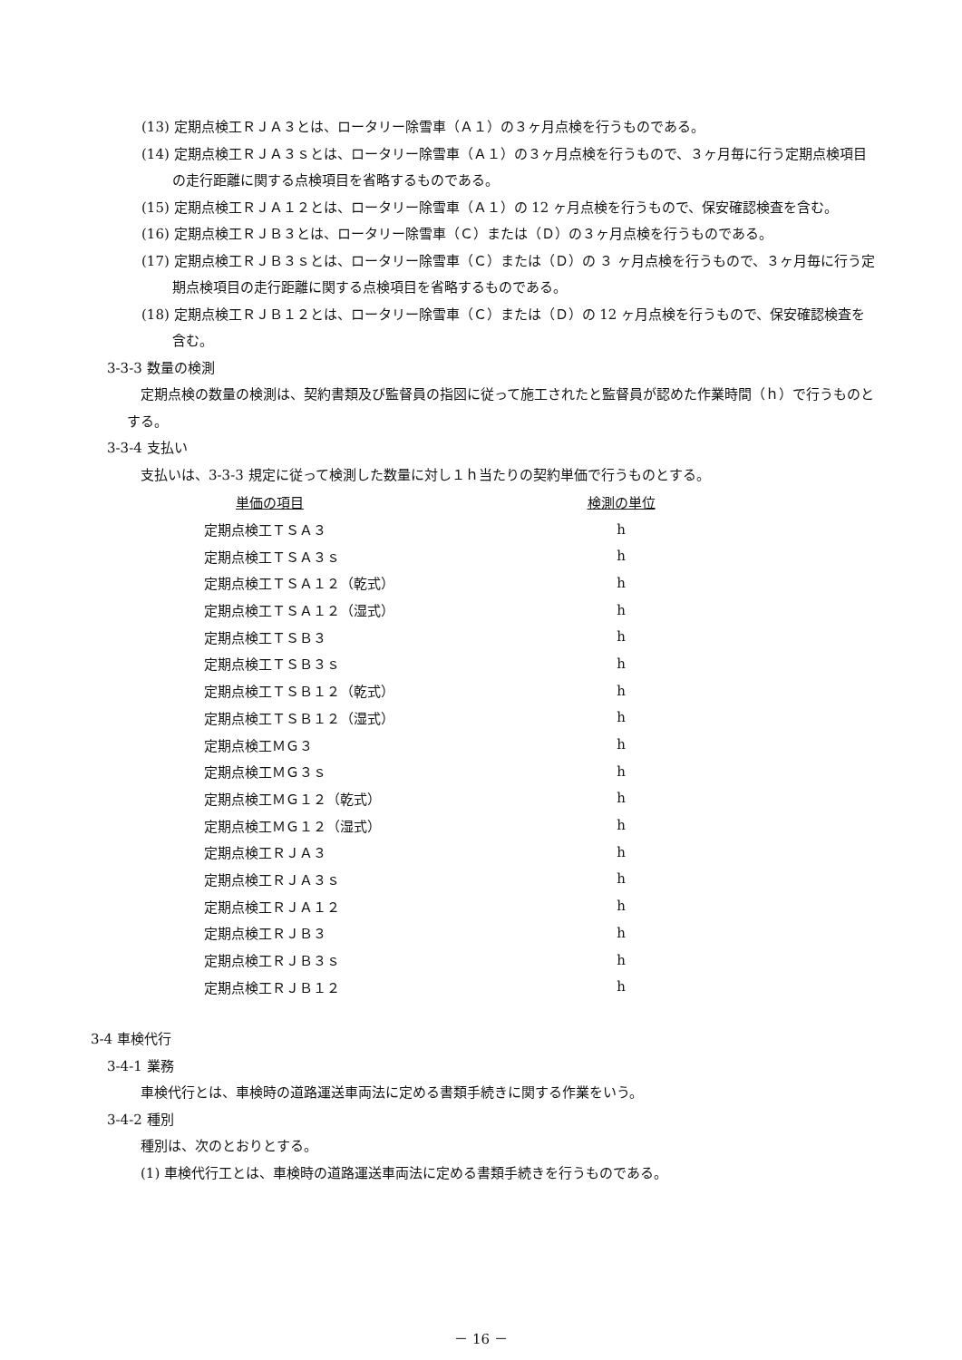(13) 定期点検工ＲＪＡ３とは、ロータリー除雪車（Ａ１）の３ヶ月点検を行うものである。
(14) 定期点検工ＲＪＡ３ｓとは、ロータリー除雪車（Ａ１）の３ヶ月点検を行うもので、３ヶ月毎に行う定期点検項目の走行距離に関する点検項目を省略するものである。
(15) 定期点検工ＲＪＡ１２とは、ロータリー除雪車（Ａ１）の 12 ヶ月点検を行うもので、保安確認検査を含む。
(16) 定期点検工ＲＪＢ３とは、ロータリー除雪車（Ｃ）または（Ｄ）の３ヶ月点検を行うものである。
(17) 定期点検工ＲＪＢ３ｓとは、ロータリー除雪車（Ｃ）または（Ｄ）の ３ ヶ月点検を行うもので、３ヶ月毎に行う定期点検項目の走行距離に関する点検項目を省略するものである。
(18) 定期点検工ＲＪＢ１２とは、ロータリー除雪車（Ｃ）または（Ｄ）の 12 ヶ月点検を行うもので、保安確認検査を含む。
3-3-3 数量の検測
定期点検の数量の検測は、契約書類及び監督員の指図に従って施工されたと監督員が認めた作業時間（ｈ）で行うものとする。
3-3-4 支払い
支払いは、3-3-3 規定に従って検測した数量に対し１ｈ当たりの契約単価で行うものとする。
| 単価の項目 | 検測の単位 |
| --- | --- |
| 定期点検工ＴＳＡ３ | h |
| 定期点検工ＴＳＡ３ｓ | h |
| 定期点検工ＴＳＡ１２（乾式） | h |
| 定期点検工ＴＳＡ１２（湿式） | h |
| 定期点検工ＴＳＢ３ | h |
| 定期点検工ＴＳＢ３ｓ | h |
| 定期点検工ＴＳＢ１２（乾式） | h |
| 定期点検工ＴＳＢ１２（湿式） | h |
| 定期点検工ＭＧ３ | h |
| 定期点検工ＭＧ３ｓ | h |
| 定期点検工ＭＧ１２（乾式） | h |
| 定期点検工ＭＧ１２（湿式） | h |
| 定期点検工ＲＪＡ３ | h |
| 定期点検工ＲＪＡ３ｓ | h |
| 定期点検工ＲＪＡ１２ | h |
| 定期点検工ＲＪＢ３ | h |
| 定期点検工ＲＪＢ３ｓ | h |
| 定期点検工ＲＪＢ１２ | h |
3-4 車検代行
3-4-1 業務
車検代行とは、車検時の道路運送車両法に定める書類手続きに関する作業をいう。
3-4-2 種別
種別は、次のとおりとする。
(1) 車検代行工とは、車検時の道路運送車両法に定める書類手続きを行うものである。
－ 16 －